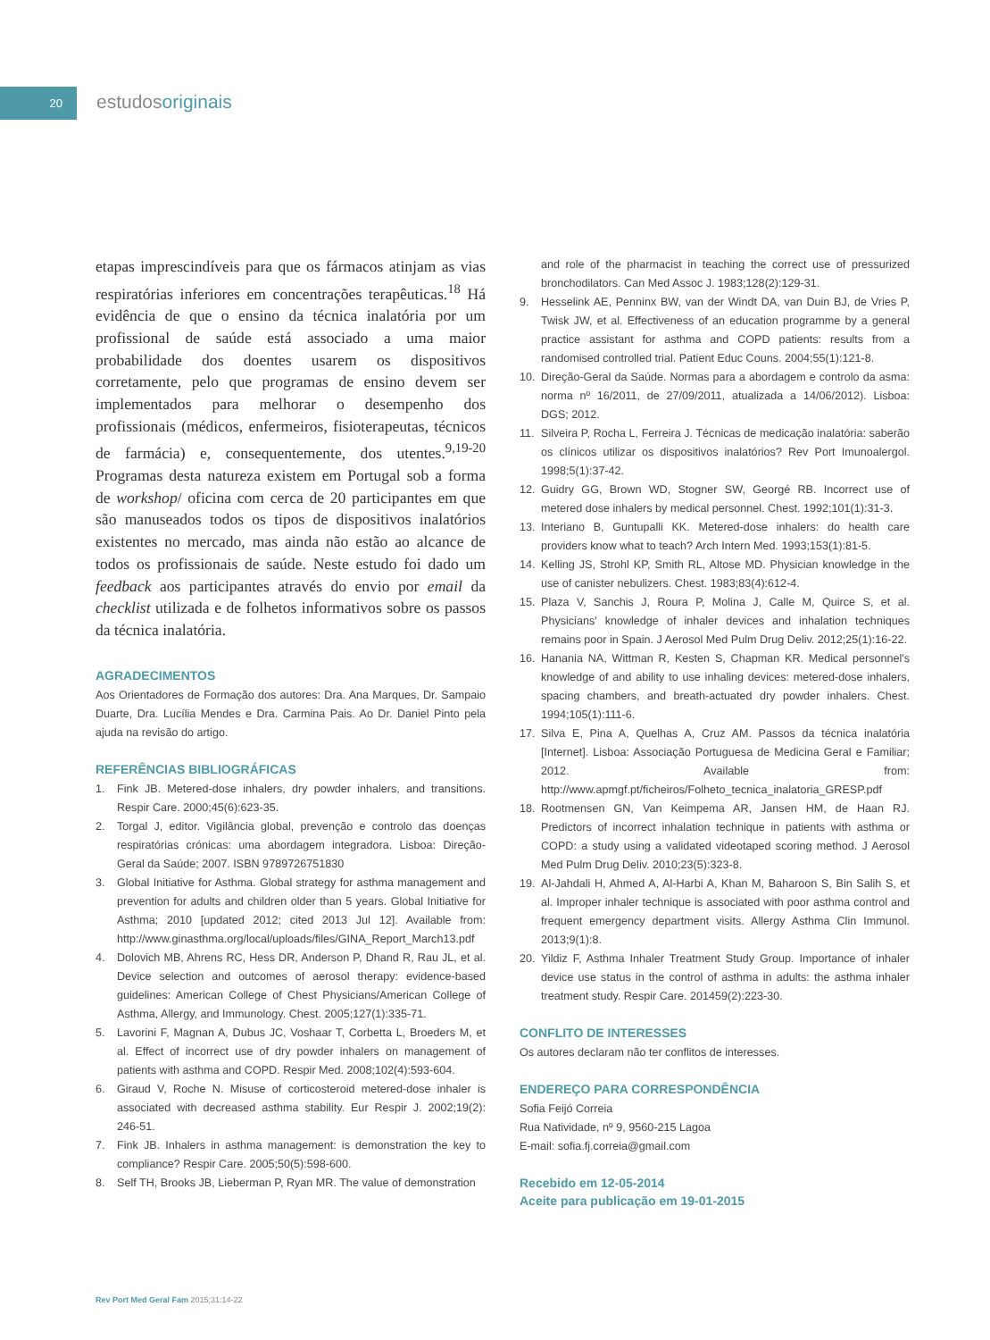20
estudosoriginais
etapas imprescindíveis para que os fármacos atinjam as vias respiratórias inferiores em concentrações terapêuticas.<sup>18</sup> Há evidência de que o ensino da técnica inalatória por um profissional de saúde está associado a uma maior probabilidade dos doentes usarem os dispositivos corretamente, pelo que programas de ensino devem ser implementados para melhorar o desempenho dos profissionais (médicos, enfermeiros, fisioterapeutas, técnicos de farmácia) e, consequentemente, dos utentes.<sup>9,19-20</sup> Programas desta natureza existem em Portugal sob a forma de workshop/ oficina com cerca de 20 participantes em que são manuseados todos os tipos de dispositivos inalatórios existentes no mercado, mas ainda não estão ao alcance de todos os profissionais de saúde. Neste estudo foi dado um feedback aos participantes através do envio por email da checklist utilizada e de folhetos informativos sobre os passos da técnica inalatória.
AGRADECIMENTOS
Aos Orientadores de Formação dos autores: Dra. Ana Marques, Dr. Sampaio Duarte, Dra. Lucília Mendes e Dra. Carmina Pais. Ao Dr. Daniel Pinto pela ajuda na revisão do artigo.
REFERÊNCIAS BIBLIOGRÁFICAS
1. Fink JB. Metered-dose inhalers, dry powder inhalers, and transitions. Respir Care. 2000;45(6):623-35.
2. Torgal J, editor. Vigilância global, prevenção e controlo das doenças respiratórias crónicas: uma abordagem integradora. Lisboa: Direção-Geral da Saúde; 2007. ISBN 9789726751830
3. Global Initiative for Asthma. Global strategy for asthma management and prevention for adults and children older than 5 years. Global Initiative for Asthma; 2010 [updated 2012; cited 2013 Jul 12]. Available from: http://www.ginasthma.org/local/uploads/files/GINA_Report_March13.pdf
4. Dolovich MB, Ahrens RC, Hess DR, Anderson P, Dhand R, Rau JL, et al. Device selection and outcomes of aerosol therapy: evidence-based guidelines: American College of Chest Physicians/American College of Asthma, Allergy, and Immunology. Chest. 2005;127(1):335-71.
5. Lavorini F, Magnan A, Dubus JC, Voshaar T, Corbetta L, Broeders M, et al. Effect of incorrect use of dry powder inhalers on management of patients with asthma and COPD. Respir Med. 2008;102(4):593-604.
6. Giraud V, Roche N. Misuse of corticosteroid metered-dose inhaler is associated with decreased asthma stability. Eur Respir J. 2002;19(2): 246-51.
7. Fink JB. Inhalers in asthma management: is demonstration the key to compliance? Respir Care. 2005;50(5):598-600.
8. Self TH, Brooks JB, Lieberman P, Ryan MR. The value of demonstration
and role of the pharmacist in teaching the correct use of pressurized bronchodilators. Can Med Assoc J. 1983;128(2):129-31.
9. Hesselink AE, Penninx BW, van der Windt DA, van Duin BJ, de Vries P, Twisk JW, et al. Effectiveness of an education programme by a general practice assistant for asthma and COPD patients: results from a randomised controlled trial. Patient Educ Couns. 2004;55(1):121-8.
10. Direção-Geral da Saúde. Normas para a abordagem e controlo da asma: norma nº 16/2011, de 27/09/2011, atualizada a 14/06/2012). Lisboa: DGS; 2012.
11. Silveira P, Rocha L, Ferreira J. Técnicas de medicação inalatória: saberão os clínicos utilizar os dispositivos inalatórios? Rev Port Imunoalergol. 1998;5(1):37-42.
12. Guidry GG, Brown WD, Stogner SW, Georgé RB. Incorrect use of metered dose inhalers by medical personnel. Chest. 1992;101(1):31-3.
13. Interiano B, Guntupalli KK. Metered-dose inhalers: do health care providers know what to teach? Arch Intern Med. 1993;153(1):81-5.
14. Kelling JS, Strohl KP, Smith RL, Altose MD. Physician knowledge in the use of canister nebulizers. Chest. 1983;83(4):612-4.
15. Plaza V, Sanchis J, Roura P, Molina J, Calle M, Quirce S, et al. Physicians' knowledge of inhaler devices and inhalation techniques remains poor in Spain. J Aerosol Med Pulm Drug Deliv. 2012;25(1):16-22.
16. Hanania NA, Wittman R, Kesten S, Chapman KR. Medical personnel's knowledge of and ability to use inhaling devices: metered-dose inhalers, spacing chambers, and breath-actuated dry powder inhalers. Chest. 1994;105(1):111-6.
17. Silva E, Pina A, Quelhas A, Cruz AM. Passos da técnica inalatória [Internet]. Lisboa: Associação Portuguesa de Medicina Geral e Familiar; 2012. Available from: http://www.apmgf.pt/ficheiros/Folheto_tecnica_inalatoria_GRESP.pdf
18. Rootmensen GN, Van Keimpema AR, Jansen HM, de Haan RJ. Predictors of incorrect inhalation technique in patients with asthma or COPD: a study using a validated videotaped scoring method. J Aerosol Med Pulm Drug Deliv. 2010;23(5):323-8.
19. Al-Jahdali H, Ahmed A, Al-Harbi A, Khan M, Baharoon S, Bin Salih S, et al. Improper inhaler technique is associated with poor asthma control and frequent emergency department visits. Allergy Asthma Clin Immunol. 2013;9(1):8.
20. Yildiz F, Asthma Inhaler Treatment Study Group. Importance of inhaler device use status in the control of asthma in adults: the asthma inhaler treatment study. Respir Care. 201459(2):223-30.
CONFLITO DE INTERESSES
Os autores declaram não ter conflitos de interesses.
ENDEREÇO PARA CORRESPONDÊNCIA
Sofia Feijó Correia
Rua Natividade, nº 9, 9560-215 Lagoa
E-mail: sofia.fj.correia@gmail.com
Recebido em 12-05-2014
Aceite para publicação em 19-01-2015
Rev Port Med Geral Fam 2015;31:14-22